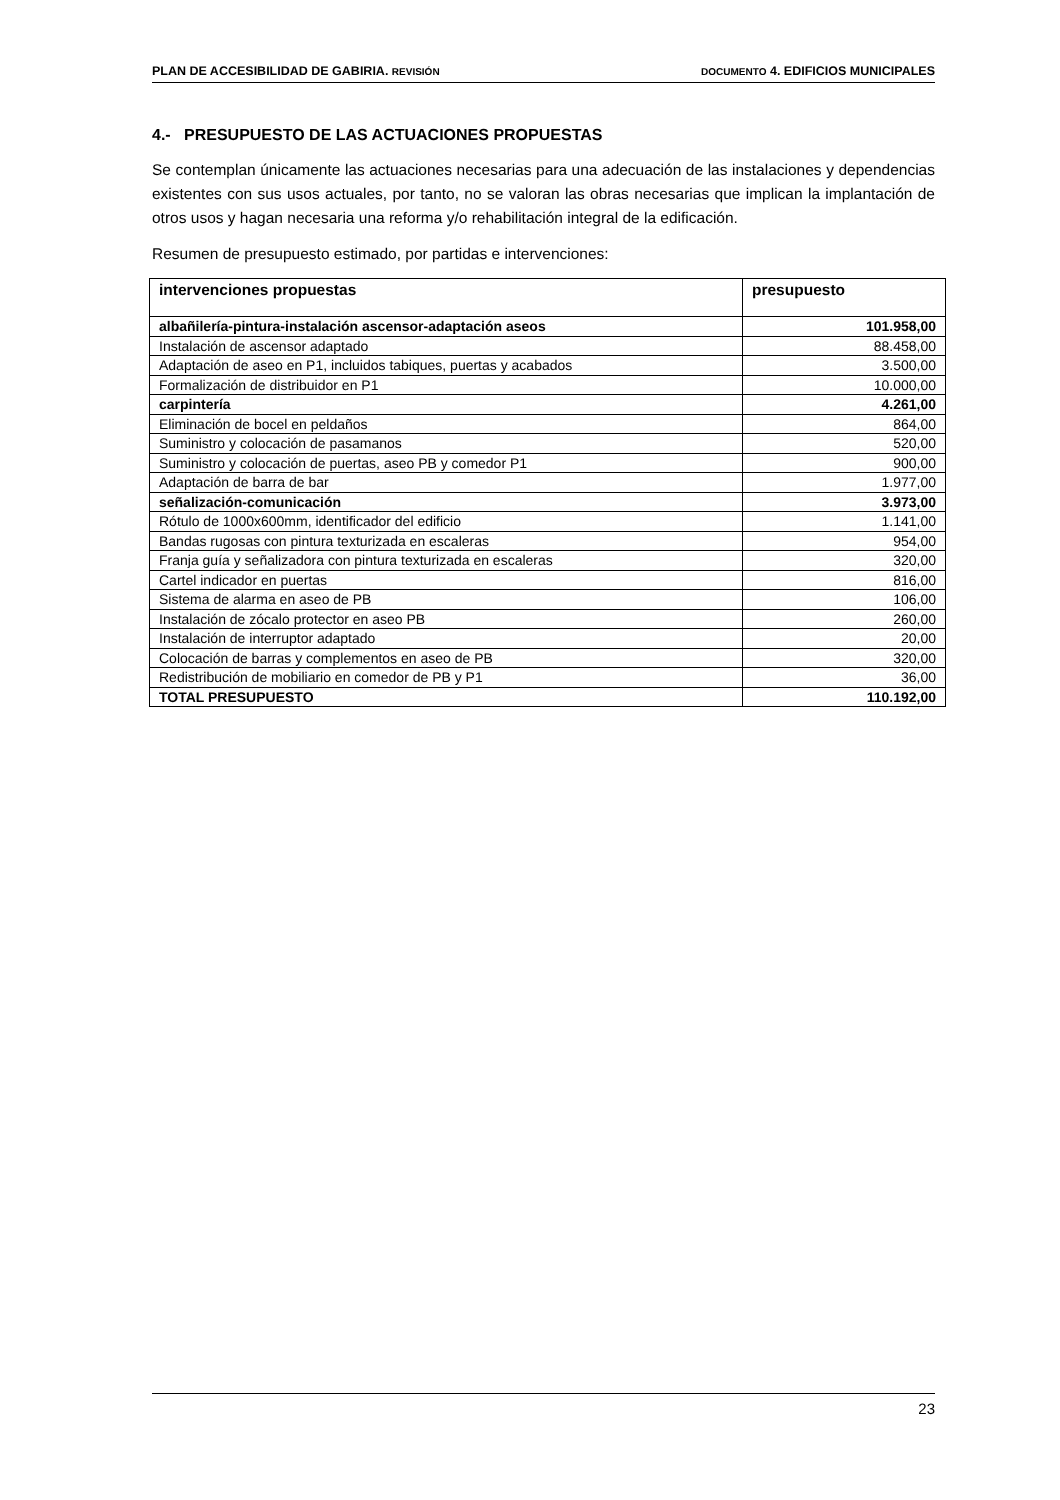PLAN DE ACCESIBILIDAD DE GABIRIA. REVISIÓN DOCUMENTO 4. EDIFICIOS MUNICIPALES
4.- PRESUPUESTO DE LAS ACTUACIONES PROPUESTAS
Se contemplan únicamente las actuaciones necesarias para una adecuación de las instalaciones y dependencias existentes con sus usos actuales, por tanto, no se valoran las obras necesarias que implican la implantación de otros usos y hagan necesaria una reforma y/o rehabilitación integral de la edificación.
Resumen de presupuesto estimado, por partidas e intervenciones:
| intervenciones propuestas | presupuesto |
| --- | --- |
| albañilería-pintura-instalación ascensor-adaptación aseos | 101.958,00 |
| Instalación de ascensor adaptado | 88.458,00 |
| Adaptación de aseo en P1, incluidos tabiques, puertas y acabados | 3.500,00 |
| Formalización de distribuidor en P1 | 10.000,00 |
| carpintería | 4.261,00 |
| Eliminación de bocel en peldaños | 864,00 |
| Suministro y colocación de pasamanos | 520,00 |
| Suministro y colocación de puertas, aseo PB y comedor P1 | 900,00 |
| Adaptación de barra de bar | 1.977,00 |
| señalización-comunicación | 3.973,00 |
| Rótulo de 1000x600mm, identificador del edificio | 1.141,00 |
| Bandas rugosas con pintura texturizada en escaleras | 954,00 |
| Franja guía y señalizadora con pintura texturizada en escaleras | 320,00 |
| Cartel indicador en puertas | 816,00 |
| Sistema de alarma en aseo de PB | 106,00 |
| Instalación de zócalo protector en aseo PB | 260,00 |
| Instalación de interruptor adaptado | 20,00 |
| Colocación de barras y complementos en aseo de PB | 320,00 |
| Redistribución de mobiliario en comedor de PB y P1 | 36,00 |
| TOTAL PRESUPUESTO | 110.192,00 |
23